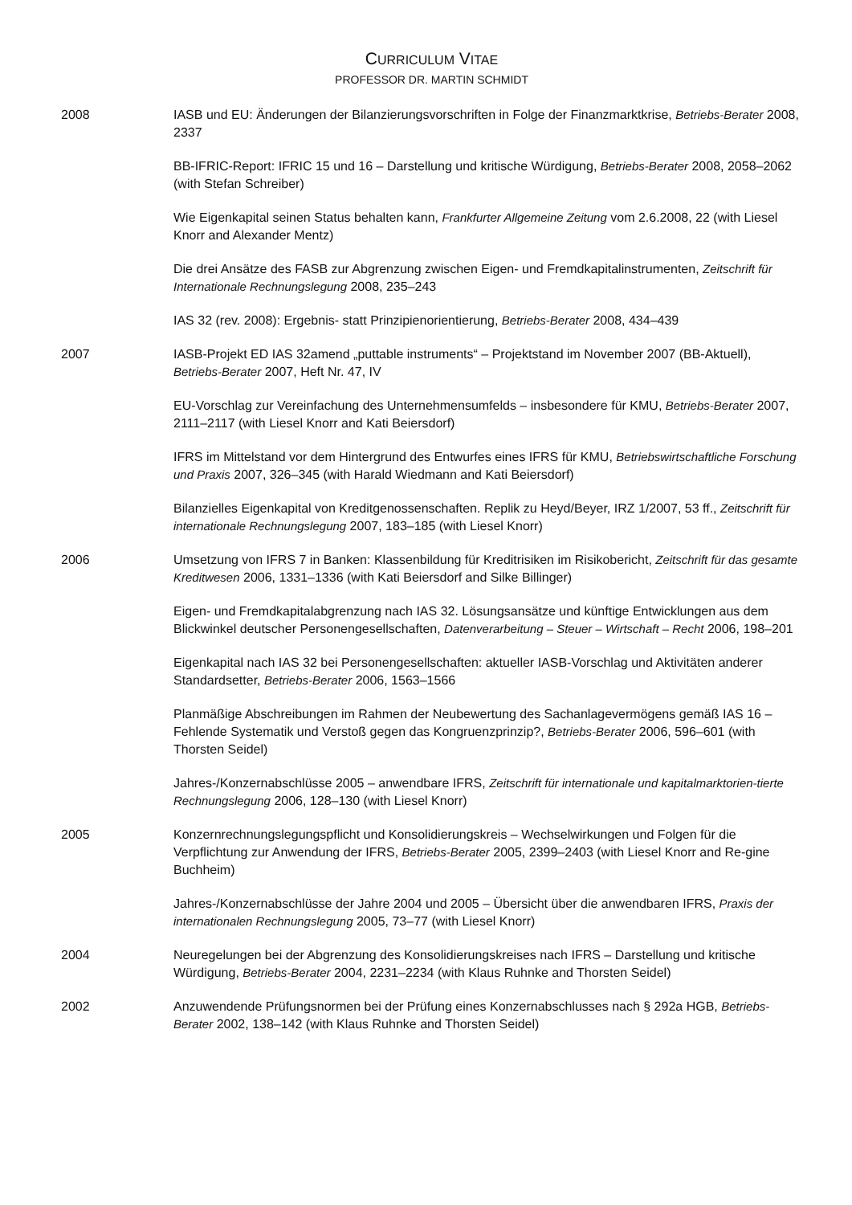CURRICULUM VITAE
PROFESSOR DR. MARTIN SCHMIDT
2008 IASB und EU: Änderungen der Bilanzierungsvorschriften in Folge der Finanzmarktkrise, Betriebs-Berater 2008, 2337
BB-IFRIC-Report: IFRIC 15 und 16 – Darstellung und kritische Würdigung, Betriebs-Berater 2008, 2058–2062 (with Stefan Schreiber)
Wie Eigenkapital seinen Status behalten kann, Frankfurter Allgemeine Zeitung vom 2.6.2008, 22 (with Liesel Knorr and Alexander Mentz)
Die drei Ansätze des FASB zur Abgrenzung zwischen Eigen- und Fremdkapitalinstrumenten, Zeitschrift für Internationale Rechnungslegung 2008, 235–243
IAS 32 (rev. 2008): Ergebnis- statt Prinzipienorientierung, Betriebs-Berater 2008, 434–439
2007 IASB-Projekt ED IAS 32amend „puttable instruments“ – Projektstand im November 2007 (BB-Aktuell), Betriebs-Berater 2007, Heft Nr. 47, IV
EU-Vorschlag zur Vereinfachung des Unternehmensumfelds – insbesondere für KMU, Betriebs-Berater 2007, 2111–2117 (with Liesel Knorr and Kati Beiersdorf)
IFRS im Mittelstand vor dem Hintergrund des Entwurfes eines IFRS für KMU, Betriebswirtschaftliche Forschung und Praxis 2007, 326–345 (with Harald Wiedmann and Kati Beiersdorf)
Bilanzielles Eigenkapital von Kreditgenossenschaften. Replik zu Heyd/Beyer, IRZ 1/2007, 53 ff., Zeitschrift für internationale Rechnungslegung 2007, 183–185 (with Liesel Knorr)
2006 Umsetzung von IFRS 7 in Banken: Klassenbildung für Kreditrisiken im Risikobericht, Zeitschrift für das gesamte Kreditwesen 2006, 1331–1336 (with Kati Beiersdorf and Silke Billinger)
Eigen- und Fremdkapitalabgrenzung nach IAS 32. Lösungsansätze und künftige Entwicklungen aus dem Blickwinkel deutscher Personengesellschaften, Datenverarbeitung – Steuer – Wirtschaft – Recht 2006, 198–201
Eigenkapital nach IAS 32 bei Personengesellschaften: aktueller IASB-Vorschlag und Aktivitäten anderer Standardsetter, Betriebs-Berater 2006, 1563–1566
Planmäßige Abschreibungen im Rahmen der Neubewertung des Sachanlagevermögens gemäß IAS 16 – Fehlende Systematik und Verstoß gegen das Kongruenzprinzip?, Betriebs-Berater 2006, 596–601 (with Thorsten Seidel)
Jahres-/Konzernabschlüsse 2005 – anwendbare IFRS, Zeitschrift für internationale und kapitalmarktorien-tierte Rechnungslegung 2006, 128–130 (with Liesel Knorr)
2005 Konzernrechnungslegungspflicht und Konsolidierungskreis – Wechselwirkungen und Folgen für die Verpflichtung zur Anwendung der IFRS, Betriebs-Berater 2005, 2399–2403 (with Liesel Knorr and Re-gine Buchheim)
Jahres-/Konzernabschlüsse der Jahre 2004 und 2005 – Übersicht über die anwendbaren IFRS, Praxis der internationalen Rechnungslegung 2005, 73–77 (with Liesel Knorr)
2004 Neuregelungen bei der Abgrenzung des Konsolidierungskreises nach IFRS – Darstellung und kritische Würdigung, Betriebs-Berater 2004, 2231–2234 (with Klaus Ruhnke and Thorsten Seidel)
2002 Anzuwendende Prüfungsnormen bei der Prüfung eines Konzernabschlusses nach § 292a HGB, Betriebs-Berater 2002, 138–142 (with Klaus Ruhnke and Thorsten Seidel)